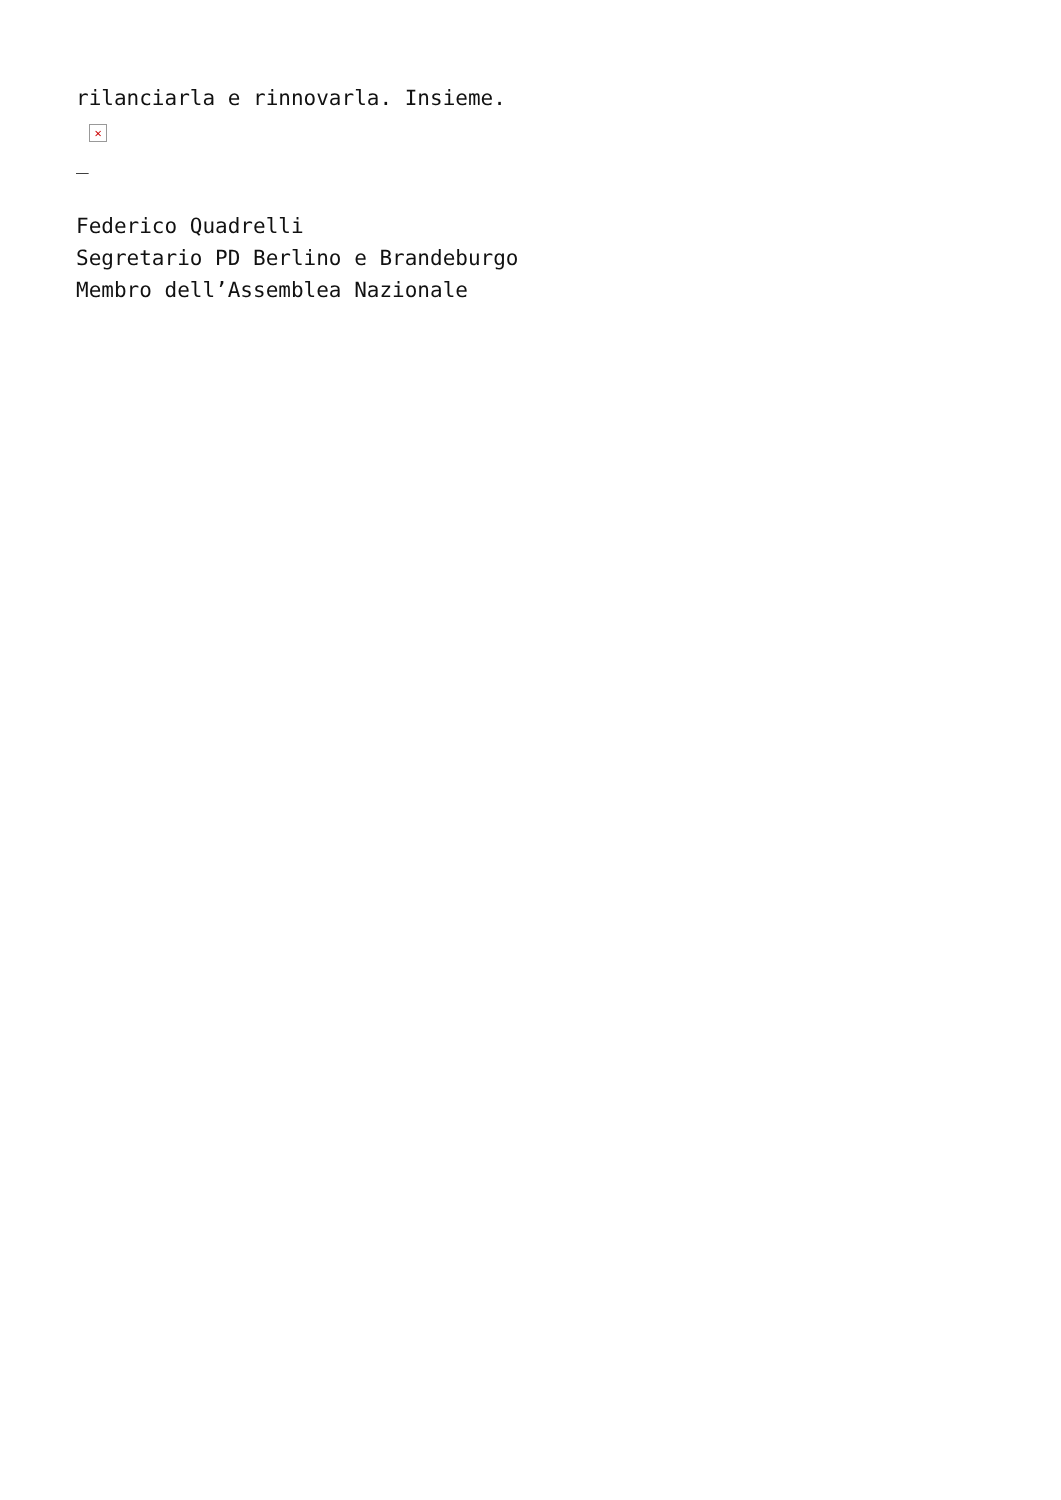rilanciarla e rinnovarla. Insieme.
✕
_
Federico Quadrelli
Segretario PD Berlino e Brandeburgo
Membro dell’Assemblea Nazionale